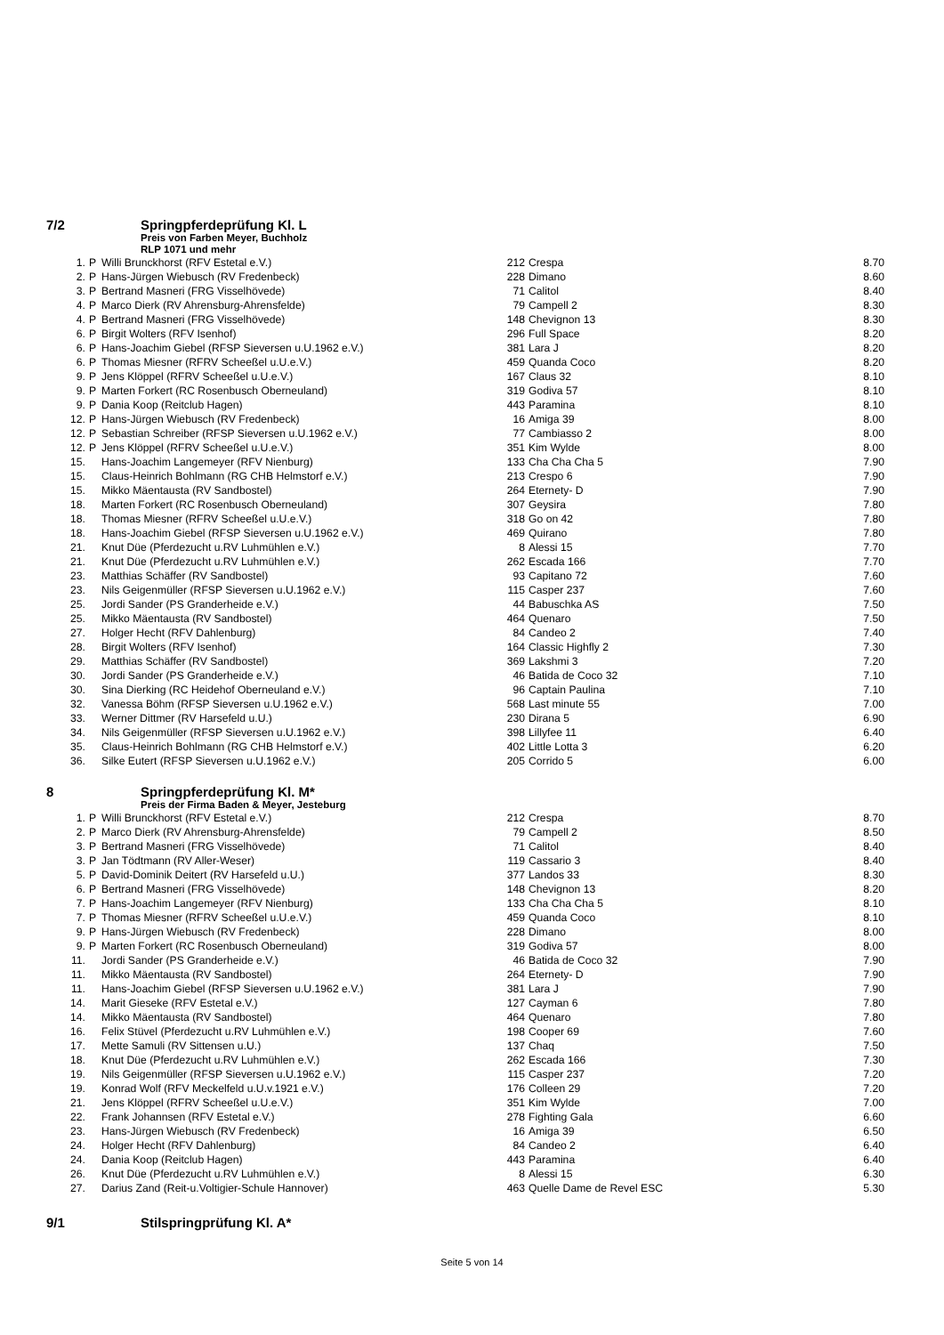7/2 Springpferdeprüfung Kl. L
Preis von Farben Meyer, Buchholz
RLP 1071 und mehr
| 1. | P | Willi Brunckhorst (RFV Estetal e.V.) | 212 | Crespa | 8.70 |
| 2. | P | Hans-Jürgen Wiebusch (RV Fredenbeck) | 228 | Dimano | 8.60 |
| 3. | P | Bertrand Masneri (FRG Visselhövede) | 71 | Calitol | 8.40 |
| 4. | P | Marco Dierk (RV Ahrensburg-Ahrensfelde) | 79 | Campell 2 | 8.30 |
| 4. | P | Bertrand Masneri (FRG Visselhövede) | 148 | Chevignon 13 | 8.30 |
| 6. | P | Birgit Wolters (RFV Isenhof) | 296 | Full Space | 8.20 |
| 6. | P | Hans-Joachim Giebel (RFSP Sieversen u.U.1962 e.V.) | 381 | Lara J | 8.20 |
| 6. | P | Thomas Miesner (RFRV Scheeßel u.U.e.V.) | 459 | Quanda Coco | 8.20 |
| 9. | P | Jens Klöppel (RFRV Scheeßel u.U.e.V.) | 167 | Claus 32 | 8.10 |
| 9. | P | Marten Forkert (RC Rosenbusch Oberneuland) | 319 | Godiva 57 | 8.10 |
| 9. | P | Dania Koop (Reitclub Hagen) | 443 | Paramina | 8.10 |
| 12. | P | Hans-Jürgen Wiebusch (RV Fredenbeck) | 16 | Amiga 39 | 8.00 |
| 12. | P | Sebastian Schreiber (RFSP Sieversen u.U.1962 e.V.) | 77 | Cambiasso 2 | 8.00 |
| 12. | P | Jens Klöppel (RFRV Scheeßel u.U.e.V.) | 351 | Kim Wylde | 8.00 |
| 15. | | Hans-Joachim Langemeyer (RFV Nienburg) | 133 | Cha Cha Cha 5 | 7.90 |
| 15. | | Claus-Heinrich Bohlmann (RG CHB Helmstorf e.V.) | 213 | Crespo 6 | 7.90 |
| 15. | | Mikko Mäentausta (RV Sandbostel) | 264 | Eternety- D | 7.90 |
| 18. | | Marten Forkert (RC Rosenbusch Oberneuland) | 307 | Geysira | 7.80 |
| 18. | | Thomas Miesner (RFRV Scheeßel u.U.e.V.) | 318 | Go on 42 | 7.80 |
| 18. | | Hans-Joachim Giebel (RFSP Sieversen u.U.1962 e.V.) | 469 | Quirano | 7.80 |
| 21. | | Knut Düe (Pferdezucht u.RV Luhmühlen e.V.) | 8 | Alessi 15 | 7.70 |
| 21. | | Knut Düe (Pferdezucht u.RV Luhmühlen e.V.) | 262 | Escada 166 | 7.70 |
| 23. | | Matthias Schäffer (RV Sandbostel) | 93 | Capitano 72 | 7.60 |
| 23. | | Nils Geigenmüller (RFSP Sieversen u.U.1962 e.V.) | 115 | Casper 237 | 7.60 |
| 25. | | Jordi Sander (PS Granderheide e.V.) | 44 | Babuschka AS | 7.50 |
| 25. | | Mikko Mäentausta (RV Sandbostel) | 464 | Quenaro | 7.50 |
| 27. | | Holger Hecht (RFV Dahlenburg) | 84 | Candeo 2 | 7.40 |
| 28. | | Birgit Wolters (RFV Isenhof) | 164 | Classic Highfly 2 | 7.30 |
| 29. | | Matthias Schäffer (RV Sandbostel) | 369 | Lakshmi 3 | 7.20 |
| 30. | | Jordi Sander (PS Granderheide e.V.) | 46 | Batida de Coco 32 | 7.10 |
| 30. | | Sina Dierking (RC Heidehof Oberneuland e.V.) | 96 | Captain Paulina | 7.10 |
| 32. | | Vanessa Böhm (RFSP Sieversen u.U.1962 e.V.) | 568 | Last minute 55 | 7.00 |
| 33. | | Werner Dittmer (RV Harsefeld u.U.) | 230 | Dirana 5 | 6.90 |
| 34. | | Nils Geigenmüller (RFSP Sieversen u.U.1962 e.V.) | 398 | Lillyfee 11 | 6.40 |
| 35. | | Claus-Heinrich Bohlmann (RG CHB Helmstorf e.V.) | 402 | Little Lotta 3 | 6.20 |
| 36. | | Silke Eutert (RFSP Sieversen u.U.1962 e.V.) | 205 | Corrido 5 | 6.00 |
8 Springpferdeprüfung Kl. M*
Preis der Firma Baden & Meyer, Jesteburg
| 1. | P | Willi Brunckhorst (RFV Estetal e.V.) | 212 | Crespa | 8.70 |
| 2. | P | Marco Dierk (RV Ahrensburg-Ahrensfelde) | 79 | Campell 2 | 8.50 |
| 3. | P | Bertrand Masneri (FRG Visselhövede) | 71 | Calitol | 8.40 |
| 3. | P | Jan Tödtmann (RV Aller-Weser) | 119 | Cassario 3 | 8.40 |
| 5. | P | David-Dominik Deitert (RV Harsefeld u.U.) | 377 | Landos 33 | 8.30 |
| 6. | P | Bertrand Masneri (FRG Visselhövede) | 148 | Chevignon 13 | 8.20 |
| 7. | P | Hans-Joachim Langemeyer (RFV Nienburg) | 133 | Cha Cha Cha 5 | 8.10 |
| 7. | P | Thomas Miesner (RFRV Scheeßel u.U.e.V.) | 459 | Quanda Coco | 8.10 |
| 9. | P | Hans-Jürgen Wiebusch (RV Fredenbeck) | 228 | Dimano | 8.00 |
| 9. | P | Marten Forkert (RC Rosenbusch Oberneuland) | 319 | Godiva 57 | 8.00 |
| 11. | | Jordi Sander (PS Granderheide e.V.) | 46 | Batida de Coco 32 | 7.90 |
| 11. | | Mikko Mäentausta (RV Sandbostel) | 264 | Eternety- D | 7.90 |
| 11. | | Hans-Joachim Giebel (RFSP Sieversen u.U.1962 e.V.) | 381 | Lara J | 7.90 |
| 14. | | Marit Gieseke (RFV Estetal e.V.) | 127 | Cayman 6 | 7.80 |
| 14. | | Mikko Mäentausta (RV Sandbostel) | 464 | Quenaro | 7.80 |
| 16. | | Felix Stüvel (Pferdezucht u.RV Luhmühlen e.V.) | 198 | Cooper 69 | 7.60 |
| 17. | | Mette Samuli (RV Sittensen u.U.) | 137 | Chaq | 7.50 |
| 18. | | Knut Düe (Pferdezucht u.RV Luhmühlen e.V.) | 262 | Escada 166 | 7.30 |
| 19. | | Nils Geigenmüller (RFSP Sieversen u.U.1962 e.V.) | 115 | Casper 237 | 7.20 |
| 19. | | Konrad Wolf (RFV Meckelfeld u.U.v.1921 e.V.) | 176 | Colleen 29 | 7.20 |
| 21. | | Jens Klöppel (RFRV Scheeßel u.U.e.V.) | 351 | Kim Wylde | 7.00 |
| 22. | | Frank Johannsen (RFV Estetal e.V.) | 278 | Fighting Gala | 6.60 |
| 23. | | Hans-Jürgen Wiebusch (RV Fredenbeck) | 16 | Amiga 39 | 6.50 |
| 24. | | Holger Hecht (RFV Dahlenburg) | 84 | Candeo 2 | 6.40 |
| 24. | | Dania Koop (Reitclub Hagen) | 443 | Paramina | 6.40 |
| 26. | | Knut Düe (Pferdezucht u.RV Luhmühlen e.V.) | 8 | Alessi 15 | 6.30 |
| 27. | | Darius Zand (Reit-u.Voltigier-Schule Hannover) | 463 | Quelle Dame de Revel ESC | 5.30 |
9/1 Stilspringprüfung Kl. A*
Seite 5 von 14